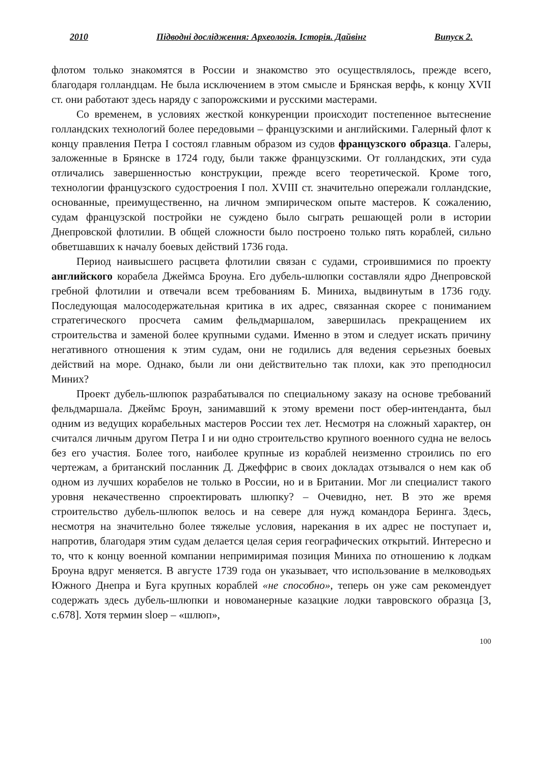2010 Підводні дослідження: Археологія. Історія. Дайвінг Випуск 2.
флотом только знакомятся в России и знакомство это осуществлялось, прежде всего, благодаря голландцам. Не была исключением в этом смысле и Брянская верфь, к концу XVII ст. они работают здесь наряду с запорожскими и русскими мастерами.
Со временем, в условиях жесткой конкуренции происходит постепенное вытеснение голландских технологий более передовыми – французскими и английскими. Галерный флот к концу правления Петра I состоял главным образом из судов французского образца. Галеры, заложенные в Брянске в 1724 году, были также французскими. От голландских, эти суда отличались завершенностью конструкции, прежде всего теоретической. Кроме того, технологии французского судостроения I пол. XVIII ст. значительно опережали голландские, основанные, преимущественно, на личном эмпирическом опыте мастеров. К сожалению, судам французской постройки не суждено было сыграть решающей роли в истории Днепровской флотилии. В общей сложности было построено только пять кораблей, сильно обветшавших к началу боевых действий 1736 года.
Период наивысшего расцвета флотилии связан с судами, строившимися по проекту английского корабела Джеймса Броуна. Его дубель-шлюпки составляли ядро Днепровской гребной флотилии и отвечали всем требованиям Б. Миниха, выдвинутым в 1736 году. Последующая малосодержательная критика в их адрес, связанная скорее с пониманием стратегического просчета самим фельдмаршалом, завершилась прекращением их строительства и заменой более крупными судами. Именно в этом и следует искать причину негативного отношения к этим судам, они не годились для ведения серьезных боевых действий на море. Однако, были ли они действительно так плохи, как это преподносил Миних?
Проект дубель-шлюпок разрабатывался по специальному заказу на основе требований фельдмаршала. Джеймс Броун, занимавший к этому времени пост обер-интенданта, был одним из ведущих корабельных мастеров России тех лет. Несмотря на сложный характер, он считался личным другом Петра I и ни одно строительство крупного военного судна не велось без его участия. Более того, наиболее крупные из кораблей неизменно строились по его чертежам, а британский посланник Д. Джеффрис в своих докладах отзывался о нем как об одном из лучших корабелов не только в России, но и в Британии. Мог ли специалист такого уровня некачественно спроектировать шлюпку? – Очевидно, нет. В это же время строительство дубель-шлюпок велось и на севере для нужд командора Беринга. Здесь, несмотря на значительно более тяжелые условия, нарекания в их адрес не поступает и, напротив, благодаря этим судам делается целая серия географических открытий. Интересно и то, что к концу военной компании непримиримая позиция Миниха по отношению к лодкам Броуна вдруг меняется. В августе 1739 года он указывает, что использование в мелководьях Южного Днепра и Буга крупных кораблей «не способно», теперь он уже сам рекомендует содержать здесь дубель-шлюпки и новоманерные казацкие лодки тавровского образца [3, с.678]. Хотя термин sloep – «шлюп»,
100